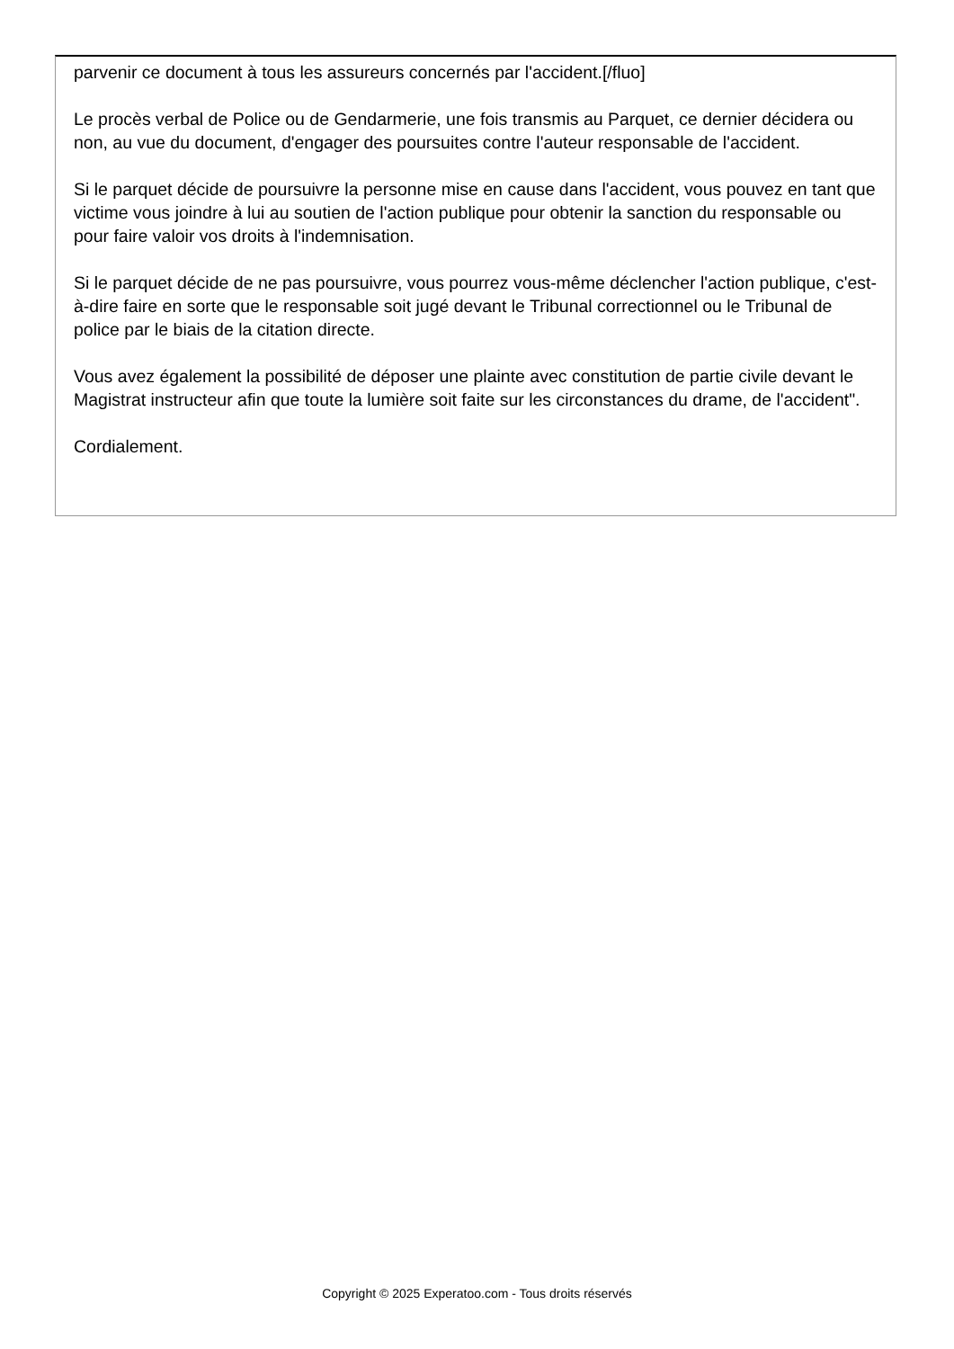parvenir ce document à tous les assureurs concernés par l'accident.[/fluo]
Le procès verbal de Police ou de Gendarmerie, une fois transmis au Parquet, ce dernier décidera ou non, au vue du document, d'engager des poursuites contre l'auteur responsable de l'accident.
Si le parquet décide de poursuivre la personne mise en cause dans l'accident, vous pouvez en tant que victime vous joindre à lui au soutien de l'action publique pour obtenir la sanction du responsable ou pour faire valoir vos droits à l'indemnisation.
Si le parquet décide de ne pas poursuivre, vous pourrez vous-même déclencher l'action publique, c'est-à-dire faire en sorte que le responsable soit jugé devant le Tribunal correctionnel ou le Tribunal de police par le biais de la citation directe.
Vous avez également la possibilité de déposer une plainte avec constitution de partie civile devant le Magistrat instructeur afin que toute la lumière soit faite sur les circonstances du drame, de l'accident".
Cordialement.
Copyright © 2025 Experatoo.com - Tous droits réservés